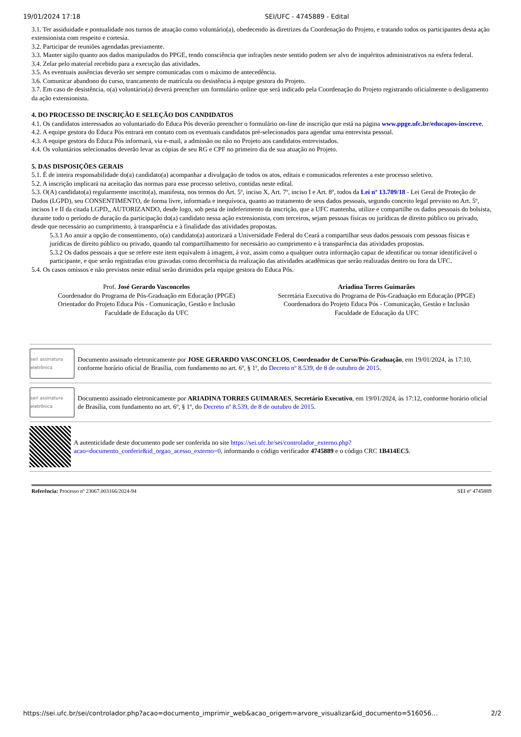19/01/2024 17:18 SEI/UFC - 4745889 - Edital
3.1. Ter assiduidade e pontualidade nos turnos de atuação como voluntário(a), obedecendo às diretrizes da Coordenação do Projeto, e tratando todos os participantes desta ação extensionista com respeito e cortesia.
3.2. Participar de reuniões agendadas previamente.
3.3. Manter sigilo quanto aos dados manipulados do PPGE, tendo consciência que infrações neste sentido podem ser alvo de inquéritos administrativos na esfera federal.
3.4. Zelar pelo material recebido para a execução das atividades.
3.5. As eventuais ausências deverão ser sempre comunicadas com o máximo de antecedência.
3.6. Comunicar abandono do curso, trancamento de matrícula ou desistência à equipe gestora do Projeto.
3.7. Em caso de desistência, o(a) voluntário(a) deverá preencher um formulário online que será indicado pela Coordenação do Projeto registrando oficialmente o desligamento da ação extensionista.
4. DO PROCESSO DE INSCRIÇÃO E SELEÇÃO DOS CANDIDATOS
4.1. Os candidatos interessados ao voluntariado do Educa Pós deverão preencher o formulário on-line de inscrição que está na página www.ppge.ufc.br/educapos-inscreve.
4.2. A equipe gestora do Educa Pós entrará em contato com os eventuais candidatos pré-selecionados para agendar uma entrevista pessoal.
4.3. A equipe gestora do Educa Pós informará, via e-mail, a admissão ou não no Projeto aos candidatos entrevistados.
4.4. Os voluntários selecionados deverão levar as cópias de seu RG e CPF no primeiro dia de sua atuação no Projeto.
5. DAS DISPOSIÇÕES GERAIS
5.1. É de inteira responsabilidade do(a) candidato(a) acompanhar a divulgação de todos os atos, editais e comunicados referentes a este processo seletivo.
5.2. A inscrição implicará na aceitação das normas para esse processo seletivo, contidas neste edital.
5.3. O(A) candidato(a) regularmente inscrito(a), manifesta, nos termos do Art. 5º, inciso X, Art. 7º, inciso I e Art. 8º, todos da Lei nº 13.709/18 - Lei Geral de Proteção de Dados (LGPD), seu CONSENTIMENTO, de forma livre, informada e inequívoca, quanto ao tratamento de seus dados pessoais, segundo conceito legal previsto no Art. 5º, incisos I e II da citada LGPD,, AUTORIZANDO, desde logo, sob pena de indeferimento da inscrição, que a UFC mantenha, utilize e compartilhe os dados pessoais do bolsista, durante todo o período de duração da participação do(a) candidato nessa ação extensionista, com terceiros, sejam pessoas físicas ou jurídicas de direito público ou privado, desde que necessário ao cumprimento, à transparência e à finalidade das atividades propostas.
5.3.1 Ao anuir a opção de consentimento, o(a) candidato(a) autorizará a Universidade Federal do Ceará a compartilhar seus dados pessoais com pessoas físicas e jurídicas de direito público ou privado, quando tal compartilhamento for necessário ao cumprimento e à transparência das atividades propostas.
5.3.2 Os dados pessoais a que se refere este item equivalem à imagem, à voz, assim como a qualquer outra informação capaz de identificar ou tornar identificável o participante, e que serão registradas e/ou gravadas como decorrência da realização das atividades acadêmicas que serão realizadas dentro ou fora da UFC.
5.4. Os casos omissos e não previstos neste edital serão dirimidos pela equipe gestora do Educa Pós.
Prof. José Gerardo Vasconcelos
Coordenador do Programa de Pós-Graduação em Educação (PPGE)
Orientador do Projeto Educa Pós - Comunicação, Gestão e Inclusão
Faculdade de Educação da UFC
Ariadina Torres Guimarães
Secretária Executiva do Programa de Pós-Graduação em Educação (PPGE)
Coordenadora do Projeto Educa Pós - Comunicação, Gestão e Inclusão
Faculdade de Educação da UFC
sei! assinatura eletrônica
Documento assinado eletronicamente por JOSE GERARDO VASCONCELOS, Coordenador de Curso/Pós-Graduação, em 19/01/2024, às 17:10, conforme horário oficial de Brasília, com fundamento no art. 6º, § 1º, do Decreto nº 8.539, de 8 de outubro de 2015.
sei! assinatura eletrônica
Documento assinado eletronicamente por ARIADINA TORRES GUIMARAES, Secretário Executivo, em 19/01/2024, às 17:12, conforme horário oficial de Brasília, com fundamento no art. 6º, § 1º, do Decreto nº 8.539, de 8 de outubro de 2015.
A autenticidade deste documento pode ser conferida no site https://sei.ufc.br/sei/controlador_externo.php?acao=documento_conferir&id_orgao_acesso_externo=0, informando o código verificador 4745889 e o código CRC 1B414EC5.
Referência: Processo nº 23067.003166/2024-94 SEI nº 4745889
https://sei.ufc.br/sei/controlador.php?acao=documento_imprimir_web&acao_origem=arvore_visualizar&id_documento=516056… 2/2